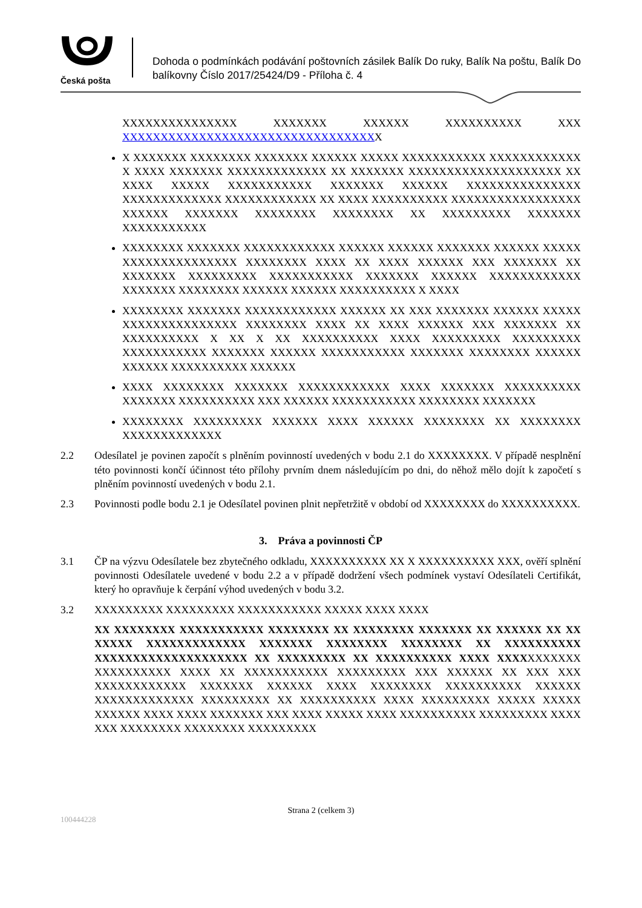Česká pošta
Dohoda o podmínkách podávání poštovních zásilek Balík Do ruky, Balík Na poštu, Balík Do balíkovny Číslo 2017/25424/D9 - Příloha č. 4
XXXXXXXXXXXXXXX XXXXXXX XXXXXX XXXXXXXXXX XXX XXXXXXXXXXXXXXXXXXXXXXXXXXXXXXXXXX
X XXXXXXX XXXXXXXX XXXXXXX XXXXXX XXXXX XXXXXXXXXXX XXXXXXXXXXXX X XXXX XXXXXXX XXXXXXXXXXXXX XX XXXXXXX XXXXXXXXXXXXXXXXXXXX XX XXXX XXXXX XXXXXXXXXXX XXXXXXX XXXXXX XXXXXXXXXXXXXXX XXXXXXXXXXXXX XXXXXXXXXXXX XX XXXX XXXXXXXXXX XXXXXXXXXXXXXXXXX XXXXXX XXXXXXX XXXXXXXX XXXXXXXX XX XXXXXXXXX XXXXXXX XXXXXXXXXXX
XXXXXXXX XXXXXXX XXXXXXXXXXXX XXXXXX XXXXXX XXXXXXX XXXXXX XXXXX XXXXXXXXXXXXXXX XXXXXXXX XXXX XX XXXX XXXXXX XXX XXXXXXX XX XXXXXXX XXXXXXXXX XXXXXXXXXXX XXXXXXX XXXXXX XXXXXXXXXXXX XXXXXXX XXXXXXXX XXXXXX XXXXXX XXXXXXXXXX X XXXX
XXXXXXXX XXXXXXX XXXXXXXXXXXX XXXXXX XX XXX XXXXXXX XXXXXX XXXXX XXXXXXXXXXXXXXX XXXXXXXX XXXX XX XXXX XXXXXX XXX XXXXXXX XX XXXXXXXXXX X XX X XX XXXXXXXXXX XXXX XXXXXXXXX XXXXXXXXX XXXXXXXXXXX XXXXXXX XXXXXX XXXXXXXXXXX XXXXXXX XXXXXXXX XXXXXX XXXXXX XXXXXXXXXX XXXXXX
XXXX XXXXXXXX XXXXXXX XXXXXXXXXXXX XXXX XXXXXXX XXXXXXXXXX XXXXXXX XXXXXXXXXX XXX XXXXXX XXXXXXXXXXX XXXXXXXX XXXXXXX
XXXXXXXX XXXXXXXXX XXXXXX XXXX XXXXXX XXXXXXXX XX XXXXXXXX XXXXXXXXXXXXX
2.2 Odesílatel je povinen započít s plněním povinností uvedených v bodu 2.1 do XXXXXXXX. V případě nesplnění této povinnosti končí účinnost této přílohy prvním dnem následujícím po dni, do něhož mělo dojít k započetí s plněním povinností uvedených v bodu 2.1.
2.3 Povinnosti podle bodu 2.1 je Odesílatel povinen plnit nepřetržitě v období od XXXXXXXX do XXXXXXXXXX.
3. Práva a povinnosti ČP
3.1 ČP na výzvu Odesílatele bez zbytečného odkladu, XXXXXXXXXX XX X XXXXXXXXXX XXX, ověří splnění povinnosti Odesílatele uvedené v bodu 2.2 a v případě dodržení všech podmínek vystaví Odesílateli Certifikát, který ho opravňuje k čerpání výhod uvedených v bodu 3.2.
3.2 XXXXXXXXX XXXXXXXXX XXXXXXXXXXX XXXXX XXXX XXXX
XX XXXXXXXX XXXXXXXXXXX XXXXXXXX XX XXXXXXXX XXXXXXX XX XXXXXX XX XX XXXXX XXXXXXXXXXXXX XXXXXXX XXXXXXXX XXXXXXXX XX XXXXXXXXXX XXXXXXXXXXXXXXXXXXXX XX XXXXXXXXX XX XXXXXXXXXX XXXX XXXXXXXXXXX XXXXXXXXXX XXXX XX XXXXXXXXXXX XXXXXXXXX XXX XXXXXX XX XXX XXX XXXXXXXXXXXX XXXXXXX XXXXXX XXXX XXXXXXXX XXXXXXXXXX XXXXXX XXXXXXXXXXXXX XXXXXXXXX XX XXXXXXXXXX XXXX XXXXXXXXX XXXXX XXXXX XXXXXX XXXX XXXX XXXXXXX XXX XXXX XXXXX XXXX XXXXXXXXXX XXXXXXXXX XXXX XXX XXXXXXXX XXXXXXXX XXXXXXXXX
Strana 2 (celkem 3)
100444228